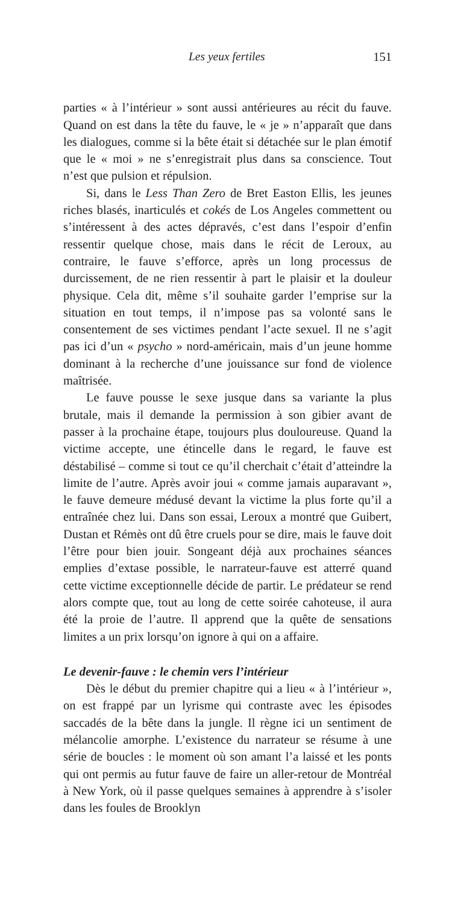Les yeux fertiles 151
parties « à l’intérieur » sont aussi antérieures au récit du fauve. Quand on est dans la tête du fauve, le « je » n’apparaît que dans les dialogues, comme si la bête était si détachée sur le plan émotif que le « moi » ne s’enregistrait plus dans sa conscience. Tout n’est que pulsion et répulsion.
Si, dans le Less Than Zero de Bret Easton Ellis, les jeunes riches blasés, inarticulés et cokés de Los Angeles commettent ou s’intéressent à des actes dépravés, c’est dans l’espoir d’enfin ressentir quelque chose, mais dans le récit de Leroux, au contraire, le fauve s’efforce, après un long processus de durcissement, de ne rien ressentir à part le plaisir et la douleur physique. Cela dit, même s’il souhaite garder l’emprise sur la situation en tout temps, il n’impose pas sa volonté sans le consentement de ses victimes pendant l’acte sexuel. Il ne s’agit pas ici d’un « psycho » nord-américain, mais d’un jeune homme dominant à la recherche d’une jouissance sur fond de violence maîtrisée.
Le fauve pousse le sexe jusque dans sa variante la plus brutale, mais il demande la permission à son gibier avant de passer à la prochaine étape, toujours plus douloureuse. Quand la victime accepte, une étincelle dans le regard, le fauve est déstabilisé – comme si tout ce qu’il cherchait c’était d’atteindre la limite de l’autre. Après avoir joui « comme jamais auparavant », le fauve demeure médusé devant la victime la plus forte qu’il a entraînée chez lui. Dans son essai, Leroux a montré que Guibert, Dustan et Rémès ont dû être cruels pour se dire, mais le fauve doit l’être pour bien jouir. Songeant déjà aux prochaines séances emplies d’extase possible, le narrateur-fauve est atterré quand cette victime exceptionnelle décide de partir. Le prédateur se rend alors compte que, tout au long de cette soirée cahoteuse, il aura été la proie de l’autre. Il apprend que la quête de sensations limites a un prix lorsqu’on ignore à qui on a affaire.
Le devenir-fauve : le chemin vers l’intérieur
Dès le début du premier chapitre qui a lieu « à l’intérieur », on est frappé par un lyrisme qui contraste avec les épisodes saccadés de la bête dans la jungle. Il règne ici un sentiment de mélancolie amorphe. L’existence du narrateur se résume à une série de boucles : le moment où son amant l’a laissé et les ponts qui ont permis au futur fauve de faire un aller-retour de Montréal à New York, où il passe quelques semaines à apprendre à s’isoler dans les foules de Brooklyn